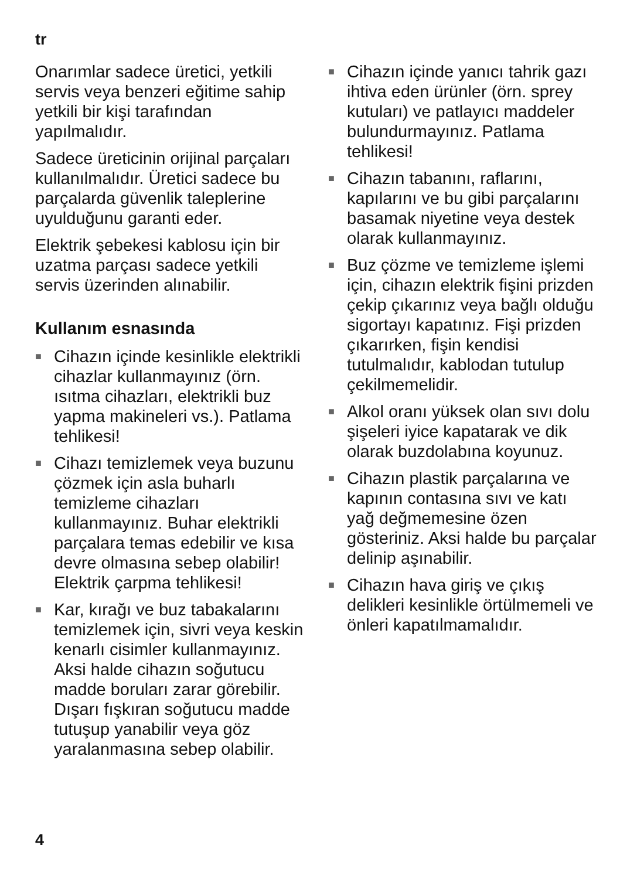tr
Onarımlar sadece üretici, yetkili servis veya benzeri eğitime sahip yetkili bir kişi tarafından yapılmalıdır.
Sadece üreticinin orijinal parçaları kullanılmalıdır. Üretici sadece bu parçalarda güvenlik taleplerine uyulduğunu garanti eder.
Elektrik şebekesi kablosu için bir uzatma parçası sadece yetkili servis üzerinden alınabilir.
Kullanım esnasında
■ Cihazın içinde kesinlikle elektrikli cihazlar kullanmayınız (örn. ısıtma cihazları, elektrikli buz yapma makineleri vs.). Patlama tehlikesi!
■ Cihazı temizlemek veya buzunu çözmek için asla buharlı temizleme cihazları kullanmayınız. Buhar elektrikli parçalara temas edebilir ve kısa devre olmasına sebep olabilir! Elektrik çarpma tehlikesi!
■ Kar, kırağı ve buz tabakalarını temizlemek için, sivri veya keskin kenarlı cisimler kullanmayınız. Aksi halde cihazın soğutucu madde boruları zarar görebilir. Dışarı fışkıran soğutucu madde tutuşup yanabilir veya göz yaralanmasına sebep olabilir.
■ Cihazın içinde yanıcı tahrik gazı ihtiva eden ürünler (örn. sprey kutuları) ve patlayıcı maddeler bulundurmayınız. Patlama tehlikesi!
■ Cihazın tabanını, raflarını, kapılarını ve bu gibi parçalarını basamak niyetine veya destek olarak kullanmayınız.
■ Buz çözme ve temizleme işlemi için, cihazın elektrik fişini prizden çekip çıkarınız veya bağlı olduğu sigortayı kapatınız. Fişi prizden çıkarırken, fişin kendisi tutulmalıdır, kablodan tutulup çekilmemelidir.
■ Alkol oranı yüksek olan sıvı dolu şişeleri iyice kapatarak ve dik olarak buzdolabına koyunuz.
■ Cihazın plastik parçalarına ve kapının contasına sıvı ve katı yağ değmemesine özen gösteriniz. Aksi halde bu parçalar delinip aşınabilir.
■ Cihazın hava giriş ve çıkış delikleri kesinlikle örtülmemeli ve önleri kapatılmamalıdır.
4